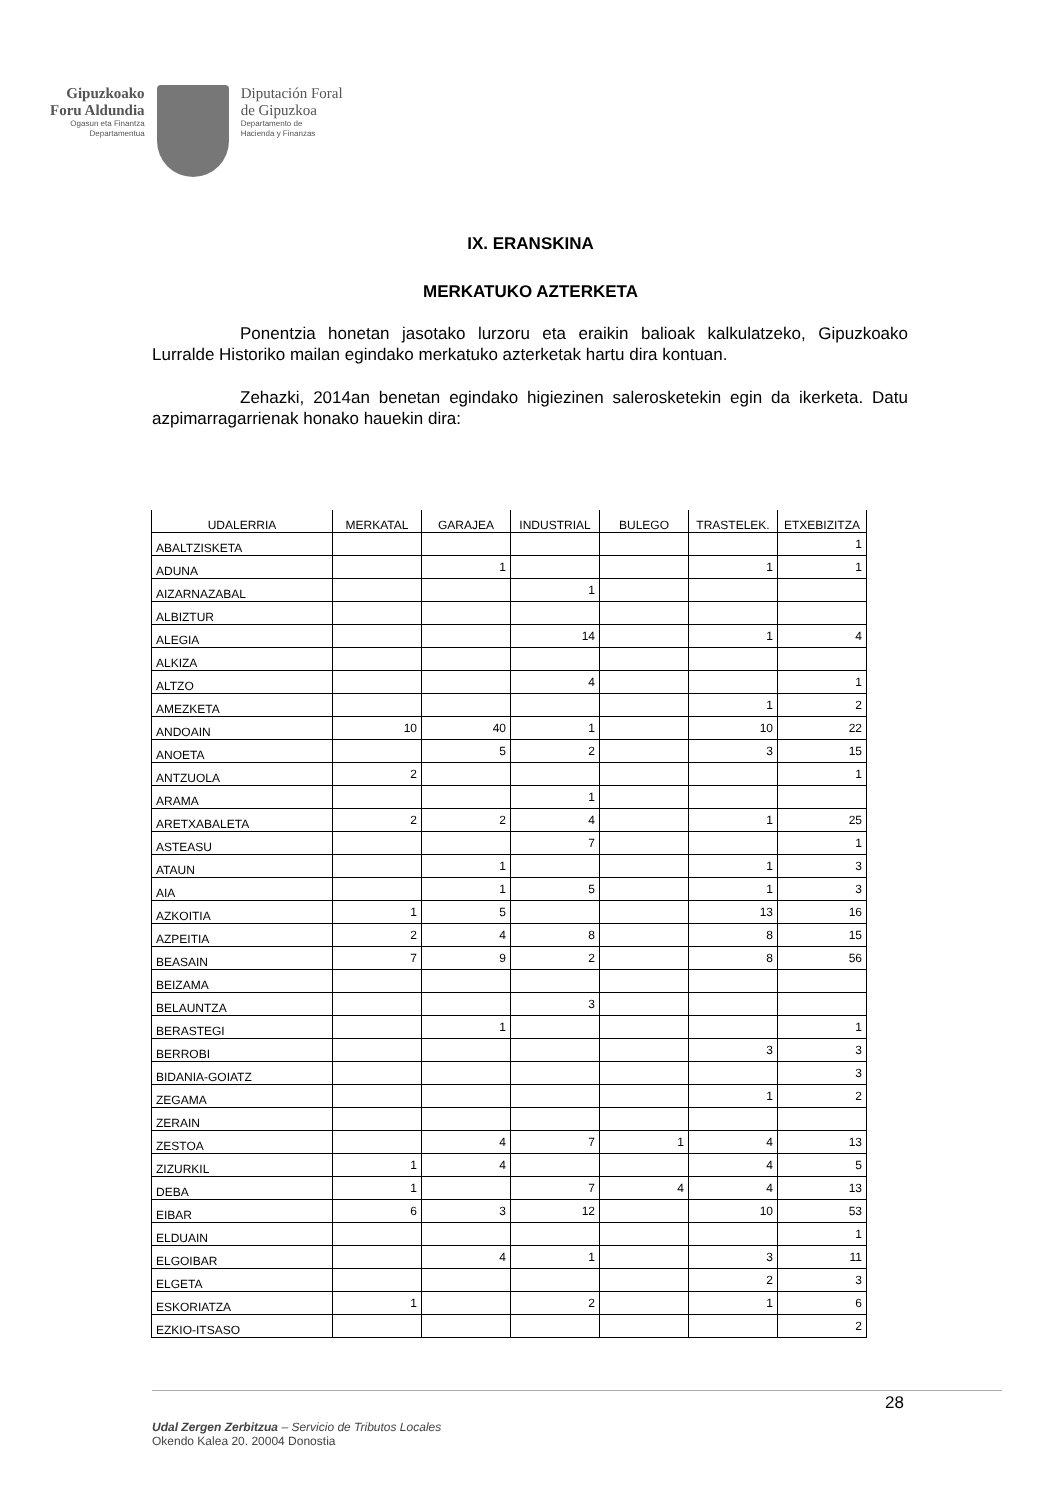Gipuzkoako
Foru Aldundia
Ogasun eta Finantza
Departamentua
Diputación Foral
de Gipuzkoa
Departamento de
Hacienda y Finanzas
IX. ERANSKINA
MERKATUKO AZTERKETA
Ponentzia honetan jasotako lurzoru eta eraikin balioak kalkulatzeko, Gipuzkoako Lurralde Historiko mailan egindako merkatuko azterketak hartu dira kontuan.
Zehazki, 2014an benetan egindako higiezinen salerosketekin egin da ikerketa. Datu azpimarragarrienak honako hauekin dira:
| UDALERRIA | MERKATAL | GARAJEA | INDUSTRIAL | BULEGO | TRASTELEK. | ETXEBIZITZA |
| --- | --- | --- | --- | --- | --- | --- |
| ABALTZISKETA | | | | | | 1 |
| ADUNA | | 1 | | | 1 | 1 |
| AIZARNAZABAL | | | 1 | | | |
| ALBIZTUR | | | | | | |
| ALEGIA | | | 14 | | 1 | 4 |
| ALKIZA | | | | | | |
| ALTZO | | | 4 | | | 1 |
| AMEZKETA | | | | | 1 | 2 |
| ANDOAIN | 10 | 40 | 1 | | 10 | 22 |
| ANOETA | | 5 | 2 | | 3 | 15 |
| ANTZUOLA | 2 | | | | | 1 |
| ARAMA | | | 1 | | | |
| ARETXABALETA | 2 | 2 | 4 | | 1 | 25 |
| ASTEASU | | | 7 | | | 1 |
| ATAUN | | 1 | | | 1 | 3 |
| AIA | | 1 | 5 | | 1 | 3 |
| AZKOITIA | 1 | 5 | | | 13 | 16 |
| AZPEITIA | 2 | 4 | 8 | | 8 | 15 |
| BEASAIN | 7 | 9 | 2 | | 8 | 56 |
| BEIZAMA | | | | | | |
| BELAUNTZA | | | 3 | | | |
| BERASTEGI | | 1 | | | | 1 |
| BERROBI | | | | | 3 | 3 |
| BIDANIA-GOIATZ | | | | | | 3 |
| ZEGAMA | | | | | 1 | 2 |
| ZERAIN | | | | | | |
| ZESTOA | | 4 | 7 | 1 | 4 | 13 |
| ZIZURKIL | 1 | 4 | | | 4 | 5 |
| DEBA | 1 | | 7 | 4 | 4 | 13 |
| EIBAR | 6 | 3 | 12 | | 10 | 53 |
| ELDUAIN | | | | | | 1 |
| ELGOIBAR | | 4 | 1 | | 3 | 11 |
| ELGETA | | | | | 2 | 3 |
| ESKORIATZA | 1 | | 2 | | 1 | 6 |
| EZKIO-ITSASO | | | | | | 2 |
28
Udal Zergen Zerbitzua – Servicio de Tributos Locales
Okendo Kalea 20. 20004 Donostia